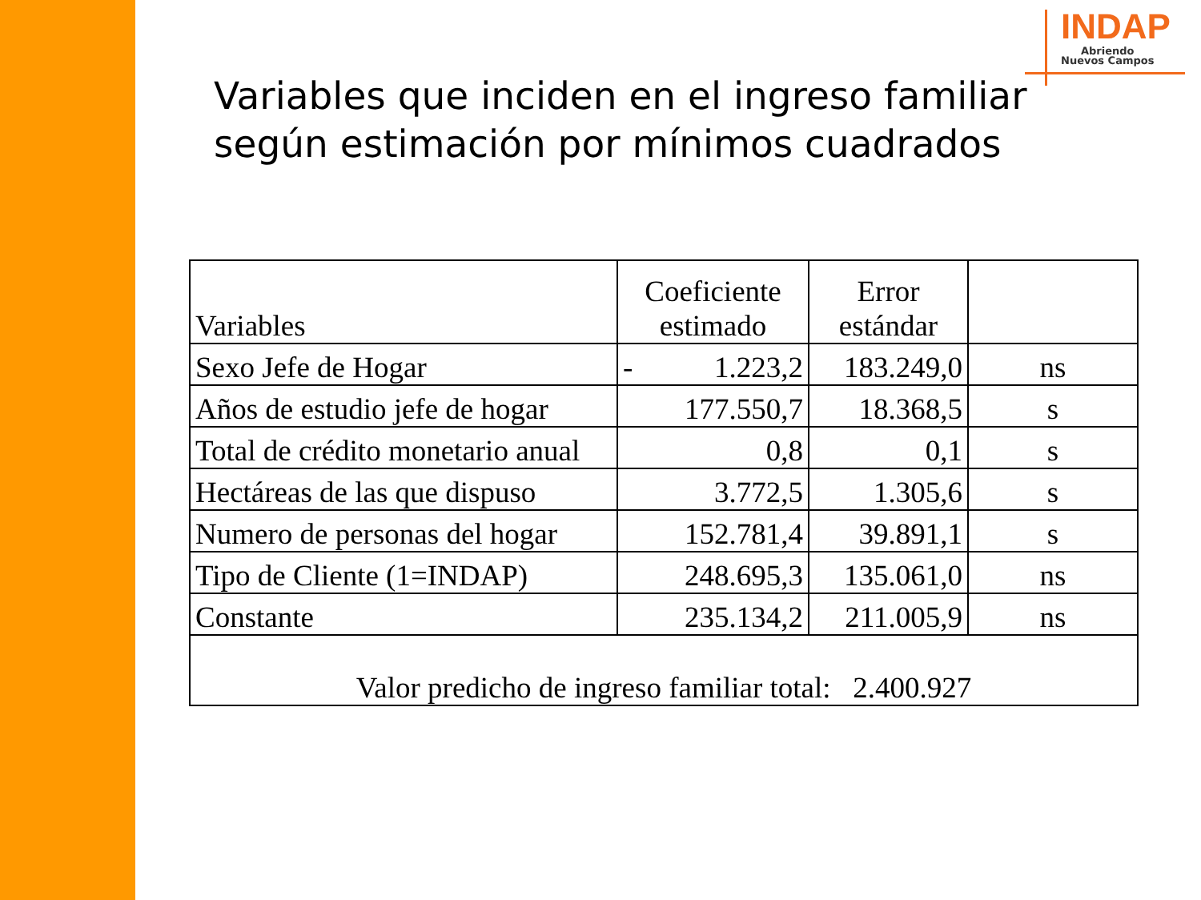INDAP
Abriendo
Nuevos Campos
Variables que inciden en el ingreso familiar
según estimación por mínimos cuadrados
| Variables | Coeficiente estimado | Error estándar | |
| --- | --- | --- | --- |
| Sexo Jefe de Hogar | - 1.223,2 | 183.249,0 | ns |
| Años de estudio jefe de hogar | 177.550,7 | 18.368,5 | s |
| Total de crédito monetario anual | 0,8 | 0,1 | s |
| Hectáreas de las que dispuso | 3.772,5 | 1.305,6 | s |
| Numero de personas del hogar | 152.781,4 | 39.891,1 | s |
| Tipo de Cliente (1=INDAP) | 248.695,3 | 135.061,0 | ns |
| Constante | 235.134,2 | 211.005,9 | ns |
| Valor predicho de ingreso familiar total: 2.400.927 | | | |